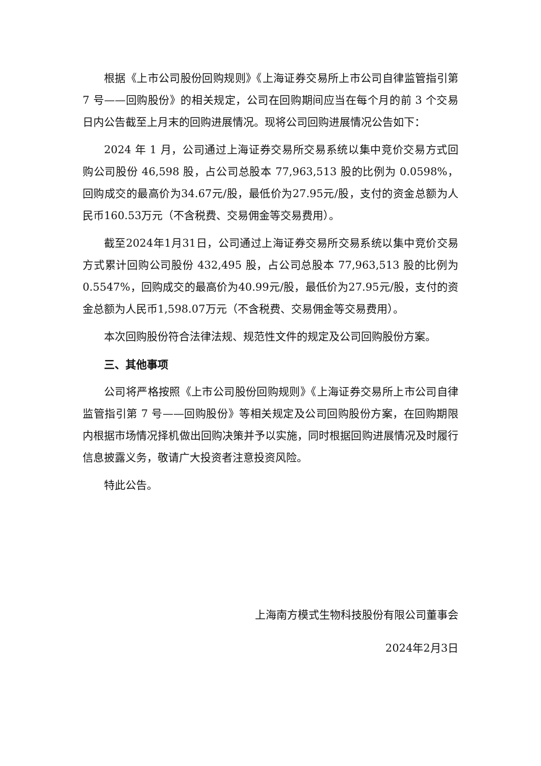根据《上市公司股份回购规则》《上海证券交易所上市公司自律监管指引第 7 号——回购股份》的相关规定，公司在回购期间应当在每个月的前 3 个交易日内公告截至上月末的回购进展情况。现将公司回购进展情况公告如下：
2024 年 1 月，公司通过上海证券交易所交易系统以集中竞价交易方式回购公司股份 46,598 股，占公司总股本 77,963,513 股的比例为 0.0598%，回购成交的最高价为34.67元/股，最低价为27.95元/股，支付的资金总额为人民币160.53万元（不含税费、交易佣金等交易费用）。
截至2024年1月31日，公司通过上海证券交易所交易系统以集中竞价交易方式累计回购公司股份 432,495 股，占公司总股本 77,963,513 股的比例为 0.5547%，回购成交的最高价为40.99元/股，最低价为27.95元/股，支付的资金总额为人民币1,598.07万元（不含税费、交易佣金等交易费用）。
本次回购股份符合法律法规、规范性文件的规定及公司回购股份方案。
三、其他事项
公司将严格按照《上市公司股份回购规则》《上海证券交易所上市公司自律监管指引第 7 号——回购股份》等相关规定及公司回购股份方案，在回购期限内根据市场情况择机做出回购决策并予以实施，同时根据回购进展情况及时履行信息披露义务，敬请广大投资者注意投资风险。
特此公告。
上海南方模式生物科技股份有限公司董事会
2024年2月3日